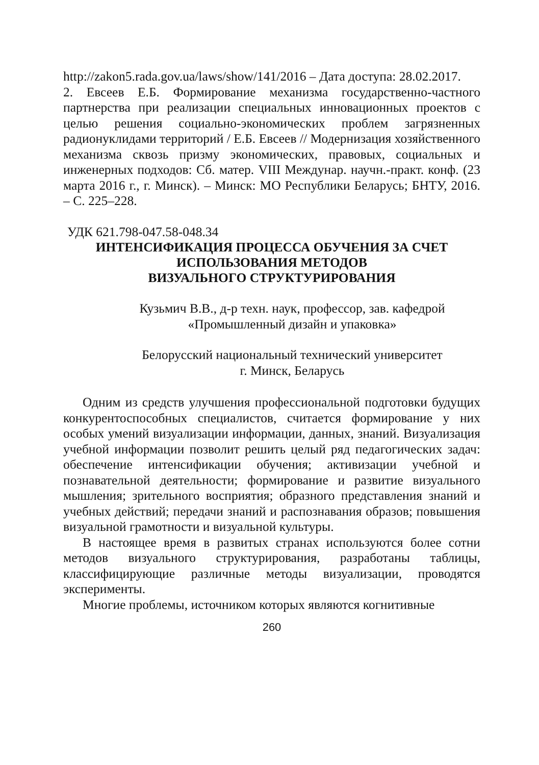http://zakon5.rada.gov.ua/laws/show/141/2016 – Дата доступа: 28.02.2017.
2. Евсеев Е.Б. Формирование механизма государственно-частного партнерства при реализации специальных инновационных проектов с целью решения социально-экономических проблем за­грязненных радионуклидами территорий / Е.Б. Евсеев // Модерни­зация хозяйственного механизма сквозь призму экономических, правовых, социальных и инженерных подходов: Сб. матер. VIII Междунар. научн.-практ. конф. (23 марта 2016 г., г. Минск). – Минск: МО Республики Беларусь; БНТУ, 2016. – С. 225–228.
УДК 621.798-047.58-048.34
ИНТЕНСИФИКАЦИЯ ПРОЦЕССА ОБУЧЕНИЯ ЗА СЧЕТ
ИСПОЛЬЗОВАНИЯ МЕТОДОВ
ВИЗУАЛЬНОГО СТРУКТУРИРОВАНИЯ
Кузьмич В.В., д-р техн. наук, профессор, зав. кафедрой
«Промышленный дизайн и упаковка»
Белорусский национальный технический университет
г. Минск, Беларусь
Одним из средств улучшения профессиональной подготовки будущих конкурентоспособных специалистов, считается формирование у них особых умений визуализации информации, данных, знаний. Визуализация учебной информации позволит решить целый ряд педагогических задач: обеспечение интенсификации обучения; активизации учебной и познавательной деятельности; формирование и развитие визуального мышления; зрительного восприятия; образного представления знаний и учебных действий; передачи знаний и распознавания образов; повышения визуальной грамотности и визуальной культуры.
В настоящее время в развитых странах используются более сотни методов визуального структурирования, разработаны таблицы, классифицирующие различные методы визуализации, проводятся эксперименты.
Многие проблемы, источником которых являются когнитивные
260